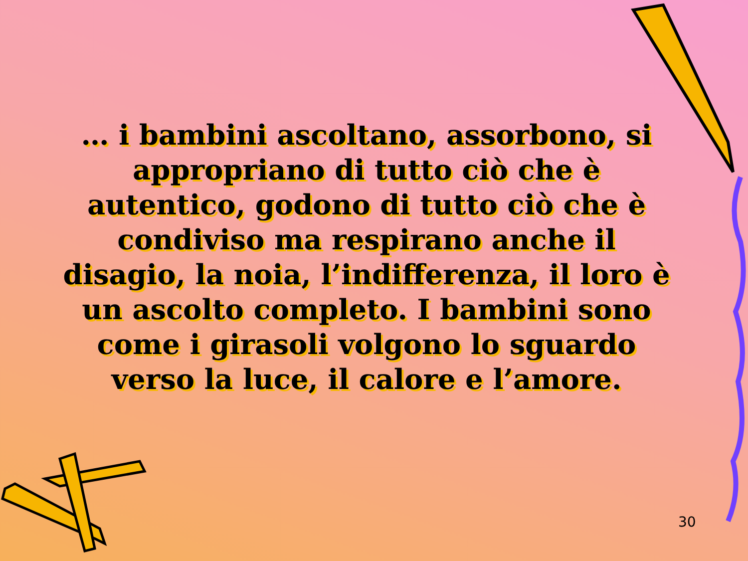… i bambini ascoltano, assorbono, si appropriano di tutto ciò che è autentico, godono di tutto ciò che è condiviso ma respirano anche il disagio, la noia, l’indifferenza, il loro è un ascolto completo. I bambini sono come i girasoli volgono lo sguardo verso la luce, il calore e l’amore.
30